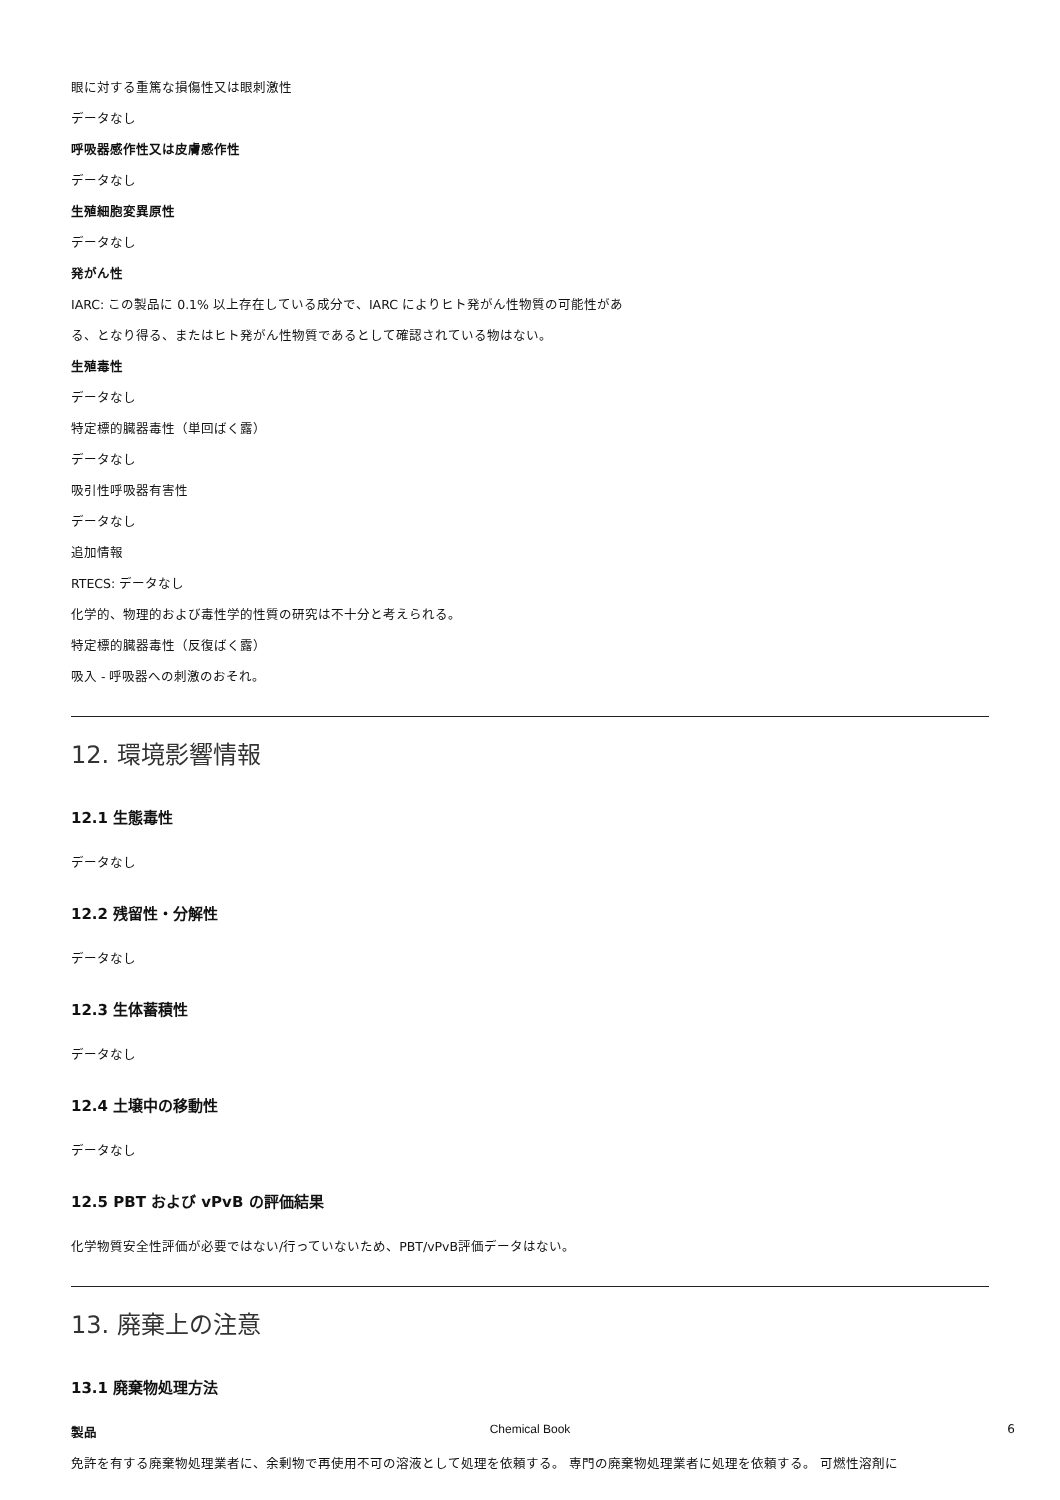眼に対する重篤な損傷性又は眼刺激性
データなし
呼吸器感作性又は皮膚感作性
データなし
生殖細胞変異原性
データなし
発がん性
IARC: この製品に 0.1% 以上存在している成分で、IARC によりヒト発がん性物質の可能性があ
る、となり得る、またはヒト発がん性物質であるとして確認されている物はない。
生殖毒性
データなし
特定標的臓器毒性（単回ばく露）
データなし
吸引性呼吸器有害性
データなし
追加情報
RTECS: データなし
化学的、物理的および毒性学的性質の研究は不十分と考えられる。
特定標的臓器毒性（反復ばく露）
吸入 - 呼吸器への刺激のおそれ。
12. 環境影響情報
12.1 生態毒性
データなし
12.2 残留性・分解性
データなし
12.3 生体蓄積性
データなし
12.4 土壌中の移動性
データなし
12.5 PBT および vPvB の評価結果
化学物質安全性評価が必要ではない/行っていないため、PBT/vPvB評価データはない。
13. 廃棄上の注意
13.1 廃棄物処理方法
製品
免許を有する廃棄物処理業者に、余剰物で再使用不可の溶液として処理を依頼する。 専門の廃棄物処理業者に処理を依頼する。 可燃性溶剤に
Chemical Book 6